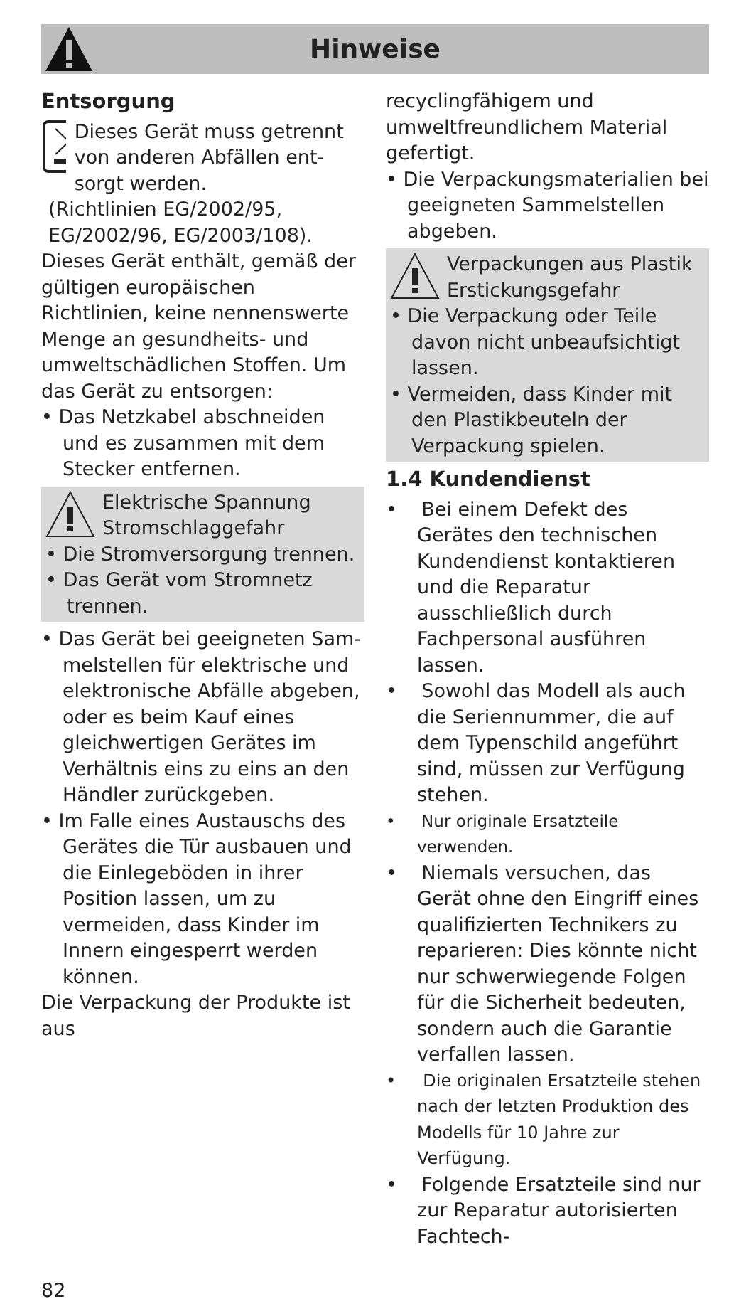Hinweise
Entsorgung
Dieses Gerät muss getrennt von anderen Abfällen ent­sorgt werden.
(Richtlinien EG/2002/95, EG/2002/96, EG/2003/108).
Dieses Gerät enthält, gemäß der gül­tigen europäischen Richtlinien, keine nennenswerte Menge an gesund­heits- und umweltschädlichen Stoffen. Um das Gerät zu entsorgen:
• Das Netzkabel abschneiden und es zusammen mit dem Stecker entfernen.
Elektrische Spannung
Stromschlaggefahr
• Die Stromversorgung trennen.
• Das Gerät vom Stromnetz tren­nen.
• Das Gerät bei geeigneten Sam­melstellen für elektrische und elektronische Abfälle abgeben, oder es beim Kauf eines gleich­wertigen Gerätes im Verhältnis eins zu eins an den Händler zurückgeben.
• Im Falle eines Austauschs des Gerätes die Tür ausbauen und die Einlegeböden in ihrer Position lassen, um zu vermeiden, dass Kinder im Innern eingesperrt wer­den können.
Die Verpackung der Produkte ist aus
recyclingfähigem und umweltfreund­lichem Material gefertigt.
• Die Verpackungsmaterialien bei ge­eigneten Sammelstellen abgeben.
Verpackungen aus Plastik
Erstickungsgefahr
• Die Verpackung oder Teile davon nicht unbeaufsichtigt lassen.
• Vermeiden, dass Kinder mit den Plastikbeuteln der Verpackung spielen.
1.4 Kundendienst
• Bei einem Defekt des Gerätes den technischen Kundendienst kontaktieren und die Reparatur ausschließlich durch Fachperso­nal ausführen lassen.
• Sowohl das Modell als auch die Seriennummer, die auf dem Typenschild angeführt sind, müs­sen zur Verfügung stehen.
• Nur originale Ersatzteile verwenden.
• Niemals versuchen, das Gerät ohne den Eingriff eines qualifi­zierten Technikers zu reparieren: Dies könnte nicht nur schwerwie­gende Folgen für die Sicherheit bedeuten, sondern auch die Garantie verfallen lassen.
• Die originalen Ersatzteile stehen nach der letzten Produktion des Modells für 10 Jahre zur Verfügung.
• Folgende Ersatzteile sind nur zur Reparatur autorisierten Fachtech-
82